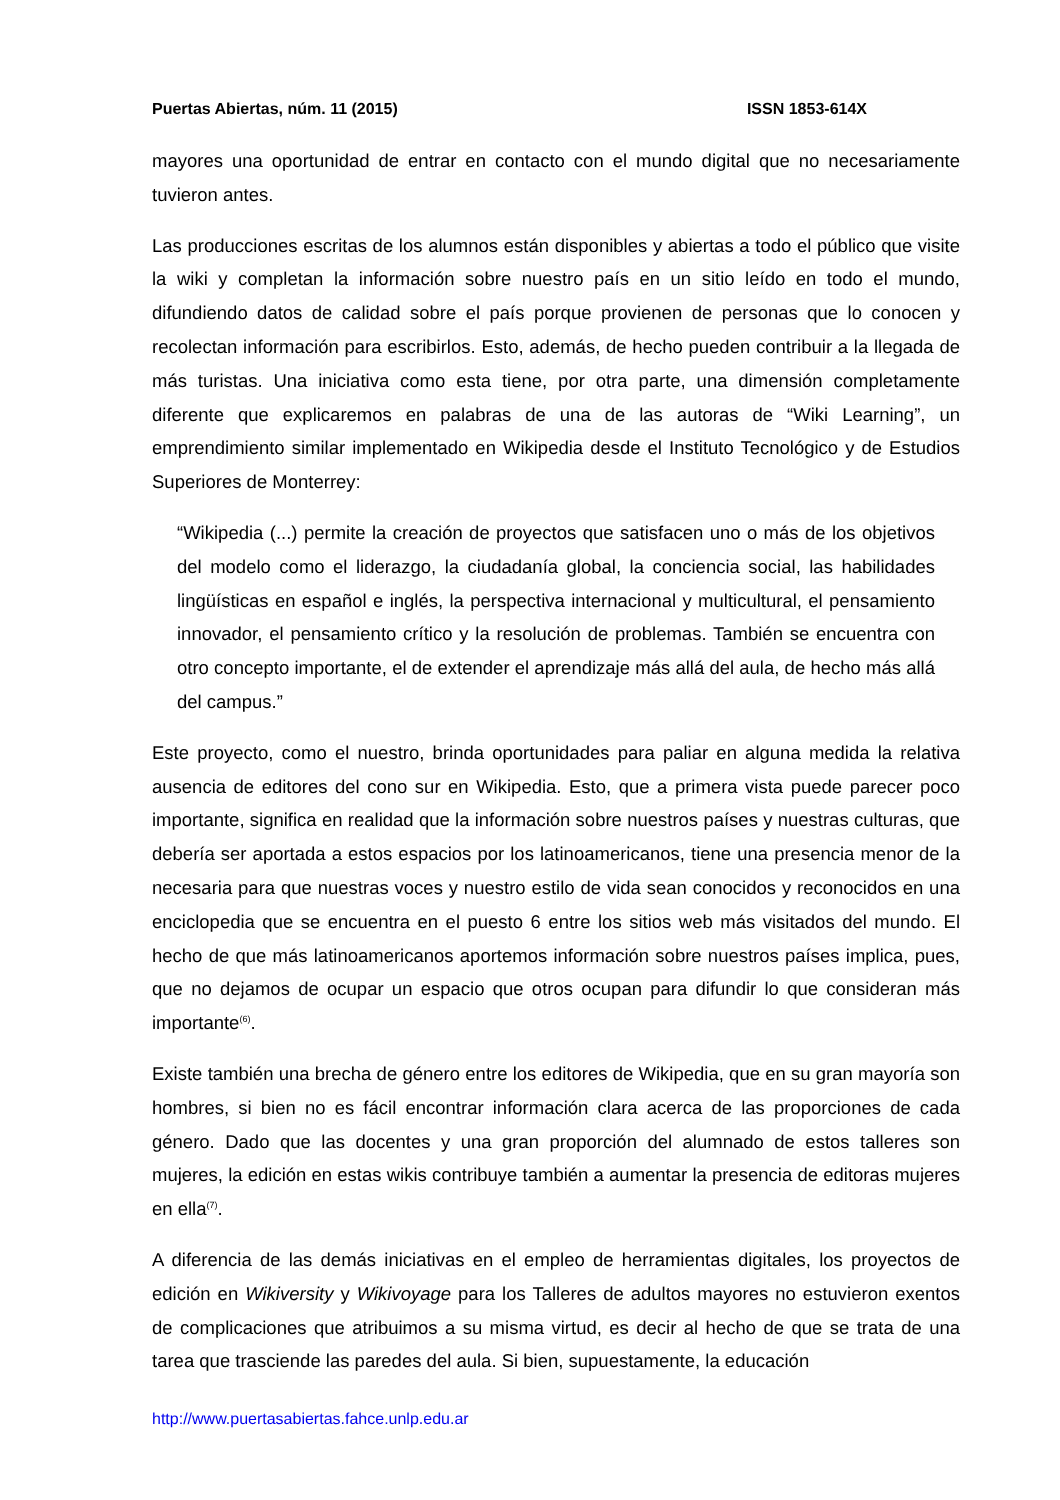Puertas Abiertas, núm. 11 (2015) ISSN 1853-614X
mayores una oportunidad de entrar en contacto con el mundo digital que no necesariamente tuvieron antes.
Las producciones escritas de los alumnos están disponibles y abiertas a todo el público que visite la wiki y completan la información sobre nuestro país en un sitio leído en todo el mundo, difundiendo datos de calidad sobre el país porque provienen de personas que lo conocen y recolectan información para escribirlos. Esto, además, de hecho pueden contribuir a la llegada de más turistas. Una iniciativa como esta tiene, por otra parte, una dimensión completamente diferente que explicaremos en palabras de una de las autoras de “Wiki Learning”, un emprendimiento similar implementado en Wikipedia desde el Instituto Tecnológico y de Estudios Superiores de Monterrey:
“Wikipedia (...) permite la creación de proyectos que satisfacen uno o más de los objetivos del modelo como el liderazgo, la ciudadanía global, la conciencia social, las habilidades lingüísticas en español e inglés, la perspectiva internacional y multicultural, el pensamiento innovador, el pensamiento crítico y la resolución de problemas. También se encuentra con otro concepto importante, el de extender el aprendizaje más allá del aula, de hecho más allá del campus.”
Este proyecto, como el nuestro, brinda oportunidades para paliar en alguna medida la relativa ausencia de editores del cono sur en Wikipedia. Esto, que a primera vista puede parecer poco importante, significa en realidad que la información sobre nuestros países y nuestras culturas, que debería ser aportada a estos espacios por los latinoamericanos, tiene una presencia menor de la necesaria para que nuestras voces y nuestro estilo de vida sean conocidos y reconocidos en una enciclopedia que se encuentra en el puesto 6 entre los sitios web más visitados del mundo. El hecho de que más latinoamericanos aportemos información sobre nuestros países implica, pues, que no dejamos de ocupar un espacio que otros ocupan para difundir lo que consideran más importante<sup>(6)</sup>.
Existe también una brecha de género entre los editores de Wikipedia, que en su gran mayoría son hombres, si bien no es fácil encontrar información clara acerca de las proporciones de cada género. Dado que las docentes y una gran proporción del alumnado de estos talleres son mujeres, la edición en estas wikis contribuye también a aumentar la presencia de editoras mujeres en ella<sup>(7)</sup>.
A diferencia de las demás iniciativas en el empleo de herramientas digitales, los proyectos de edición en Wikiversity y Wikivoyage para los Talleres de adultos mayores no estuvieron exentos de complicaciones que atribuimos a su misma virtud, es decir al hecho de que se trata de una tarea que trasciende las paredes del aula. Si bien, supuestamente, la educación
http://www.puertasabiertas.fahce.unlp.edu.ar